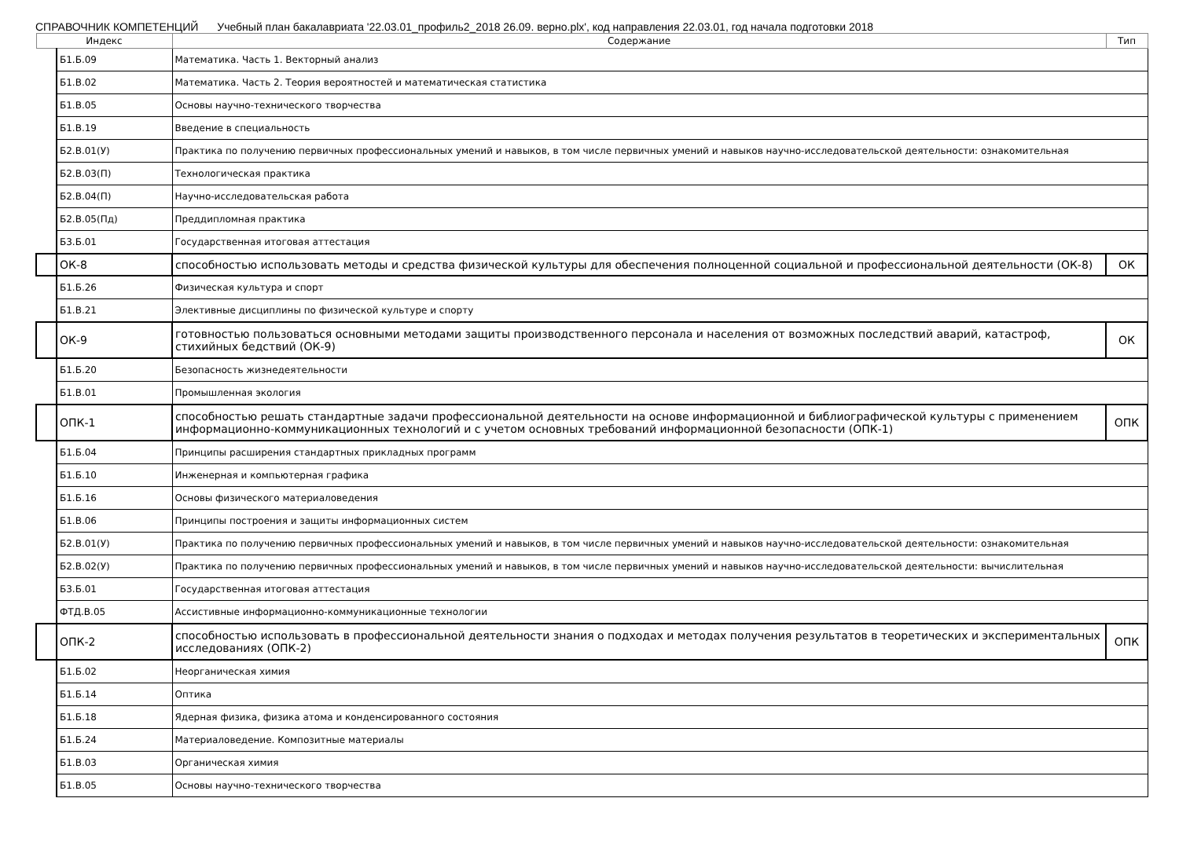СПРАВОЧНИК КОМПЕТЕНЦИЙ Учебный план бакалавриата '22.03.01_профиль2_2018 26.09. верно.plx', код направления 22.03.01, год начала подготовки 2018
| Индекс | | Содержание | Тип |
| --- | --- | --- | --- |
| | Б1.Б.09 | Математика. Часть 1. Векторный анализ | |
| | Б1.В.02 | Математика. Часть 2. Теория вероятностей и математическая статистика | |
| | Б1.В.05 | Основы научно-технического творчества | |
| | Б1.В.19 | Введение в специальность | |
| | Б2.В.01(У) | Практика по получению первичных профессиональных умений и навыков, в том числе первичных умений и навыков научно-исследовательской деятельности: ознакомительная | |
| | Б2.В.03(П) | Технологическая практика | |
| | Б2.В.04(П) | Научно-исследовательская работа | |
| | Б2.В.05(Пд) | Преддипломная практика | |
| | Б3.Б.01 | Государственная итоговая аттестация | |
| | ОК-8 | способностью использовать методы и средства физической культуры для обеспечения полноценной социальной и профессиональной деятельности (ОК-8) | ОК |
| | Б1.Б.26 | Физическая культура и спорт | |
| | Б1.В.21 | Элективные дисциплины по физической культуре и спорту | |
| | ОК-9 | готовностью пользоваться основными методами защиты производственного персонала и населения от возможных последствий аварий, катастроф, стихийных бедствий (ОК-9) | ОК |
| | Б1.Б.20 | Безопасность жизнедеятельности | |
| | Б1.В.01 | Промышленная экология | |
| | ОПК-1 | способностью решать стандартные задачи профессиональной деятельности на основе информационной и библиографической культуры с применением информационно-коммуникационных технологий и с учетом основных требований информационной безопасности (ОПК-1) | ОПК |
| | Б1.Б.04 | Принципы расширения стандартных прикладных программ | |
| | Б1.Б.10 | Инженерная и компьютерная графика | |
| | Б1.Б.16 | Основы физического материаловедения | |
| | Б1.В.06 | Принципы построения и защиты информационных систем | |
| | Б2.В.01(У) | Практика по получению первичных профессиональных умений и навыков, в том числе первичных умений и навыков научно-исследовательской деятельности: ознакомительная | |
| | Б2.В.02(У) | Практика по получению первичных профессиональных умений и навыков, в том числе первичных умений и навыков научно-исследовательской деятельности: вычислительная | |
| | Б3.Б.01 | Государственная итоговая аттестация | |
| | ФТД.В.05 | Ассистивные информационно-коммуникационные технологии | |
| | ОПК-2 | способностью использовать в профессиональной деятельности знания о подходах и методах получения результатов в теоретических и экспериментальных исследованиях (ОПК-2) | ОПК |
| | Б1.Б.02 | Неорганическая химия | |
| | Б1.Б.14 | Оптика | |
| | Б1.Б.18 | Ядерная физика, физика атома и конденсированного состояния | |
| | Б1.Б.24 | Материаловедение. Композитные материалы | |
| | Б1.В.03 | Органическая химия | |
| | Б1.В.05 | Основы научно-технического творчества | |